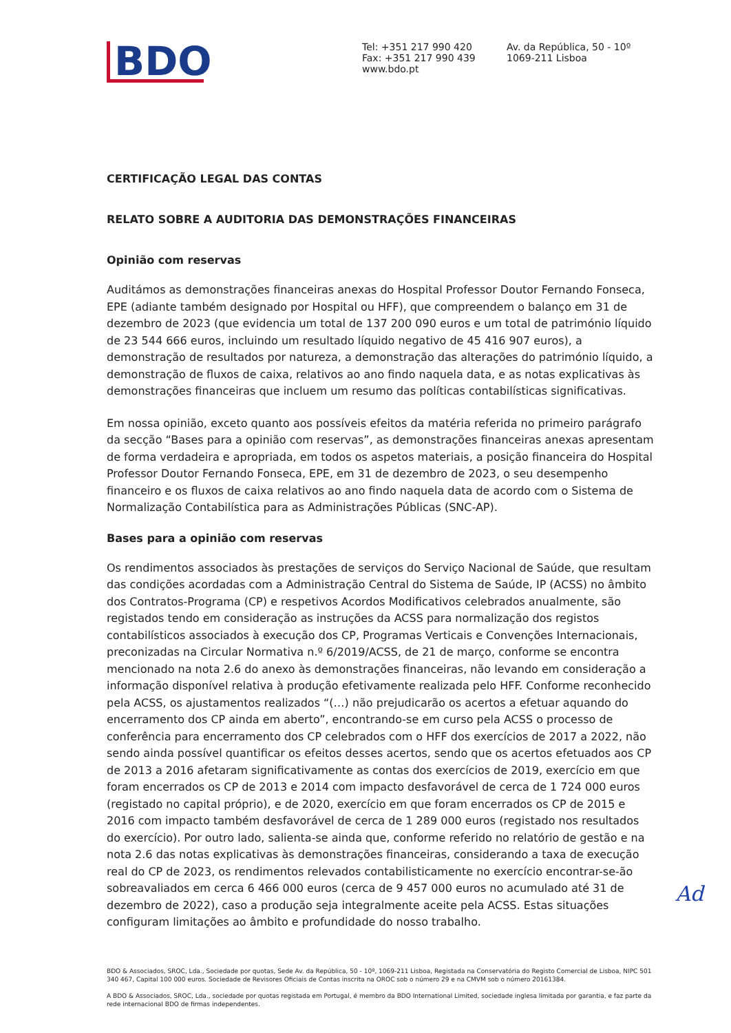BDO
Tel: +351 217 990 420
Fax: +351 217 990 439
www.bdo.pt
Av. da República, 50 - 10º
1069-211 Lisboa
CERTIFICAÇÃO LEGAL DAS CONTAS
RELATO SOBRE A AUDITORIA DAS DEMONSTRAÇÕES FINANCEIRAS
Opinião com reservas
Auditámos as demonstrações financeiras anexas do Hospital Professor Doutor Fernando Fonseca, EPE (adiante também designado por Hospital ou HFF), que compreendem o balanço em 31 de dezembro de 2023 (que evidencia um total de 137 200 090 euros e um total de património líquido de 23 544 666 euros, incluindo um resultado líquido negativo de 45 416 907 euros), a demonstração de resultados por natureza, a demonstração das alterações do património líquido, a demonstração de fluxos de caixa, relativos ao ano findo naquela data, e as notas explicativas às demonstrações financeiras que incluem um resumo das políticas contabilísticas significativas.
Em nossa opinião, exceto quanto aos possíveis efeitos da matéria referida no primeiro parágrafo da secção “Bases para a opinião com reservas”, as demonstrações financeiras anexas apresentam de forma verdadeira e apropriada, em todos os aspetos materiais, a posição financeira do Hospital Professor Doutor Fernando Fonseca, EPE, em 31 de dezembro de 2023, o seu desempenho financeiro e os fluxos de caixa relativos ao ano findo naquela data de acordo com o Sistema de Normalização Contabilística para as Administrações Públicas (SNC-AP).
Bases para a opinião com reservas
Os rendimentos associados às prestações de serviços do Serviço Nacional de Saúde, que resultam das condições acordadas com a Administração Central do Sistema de Saúde, IP (ACSS) no âmbito dos Contratos-Programa (CP) e respetivos Acordos Modificativos celebrados anualmente, são registados tendo em consideração as instruções da ACSS para normalização dos registos contabilísticos associados à execução dos CP, Programas Verticais e Convenções Internacionais, preconizadas na Circular Normativa n.º 6/2019/ACSS, de 21 de março, conforme se encontra mencionado na nota 2.6 do anexo às demonstrações financeiras, não levando em consideração a informação disponível relativa à produção efetivamente realizada pelo HFF. Conforme reconhecido pela ACSS, os ajustamentos realizados “(…) não prejudicarão os acertos a efetuar aquando do encerramento dos CP ainda em aberto”, encontrando-se em curso pela ACSS o processo de conferência para encerramento dos CP celebrados com o HFF dos exercícios de 2017 a 2022, não sendo ainda possível quantificar os efeitos desses acertos, sendo que os acertos efetuados aos CP de 2013 a 2016 afetaram significativamente as contas dos exercícios de 2019, exercício em que foram encerrados os CP de 2013 e 2014 com impacto desfavorável de cerca de 1 724 000 euros (registado no capital próprio), e de 2020, exercício em que foram encerrados os CP de 2015 e 2016 com impacto também desfavorável de cerca de 1 289 000 euros (registado nos resultados do exercício). Por outro lado, salienta-se ainda que, conforme referido no relatório de gestão e na nota 2.6 das notas explicativas às demonstrações financeiras, considerando a taxa de execução real do CP de 2023, os rendimentos relevados contabilisticamente no exercício encontrar-se-ão sobreavaliados em cerca 6 466 000 euros (cerca de 9 457 000 euros no acumulado até 31 de dezembro de 2022), caso a produção seja integralmente aceite pela ACSS. Estas situações configuram limitações ao âmbito e profundidade do nosso trabalho.
Ad
BDO & Associados, SROC, Lda., Sociedade por quotas, Sede Av. da República, 50 - 10º, 1069-211 Lisboa, Registada na Conservatória do Registo Comercial de Lisboa, NIPC 501 340 467, Capital 100 000 euros. Sociedade de Revisores Oficiais de Contas inscrita na OROC sob o número 29 e na CMVM sob o número 20161384.
A BDO & Associados, SROC, Lda., sociedade por quotas registada em Portugal, é membro da BDO International Limited, sociedade inglesa limitada por garantia, e faz parte da rede internacional BDO de firmas independentes.